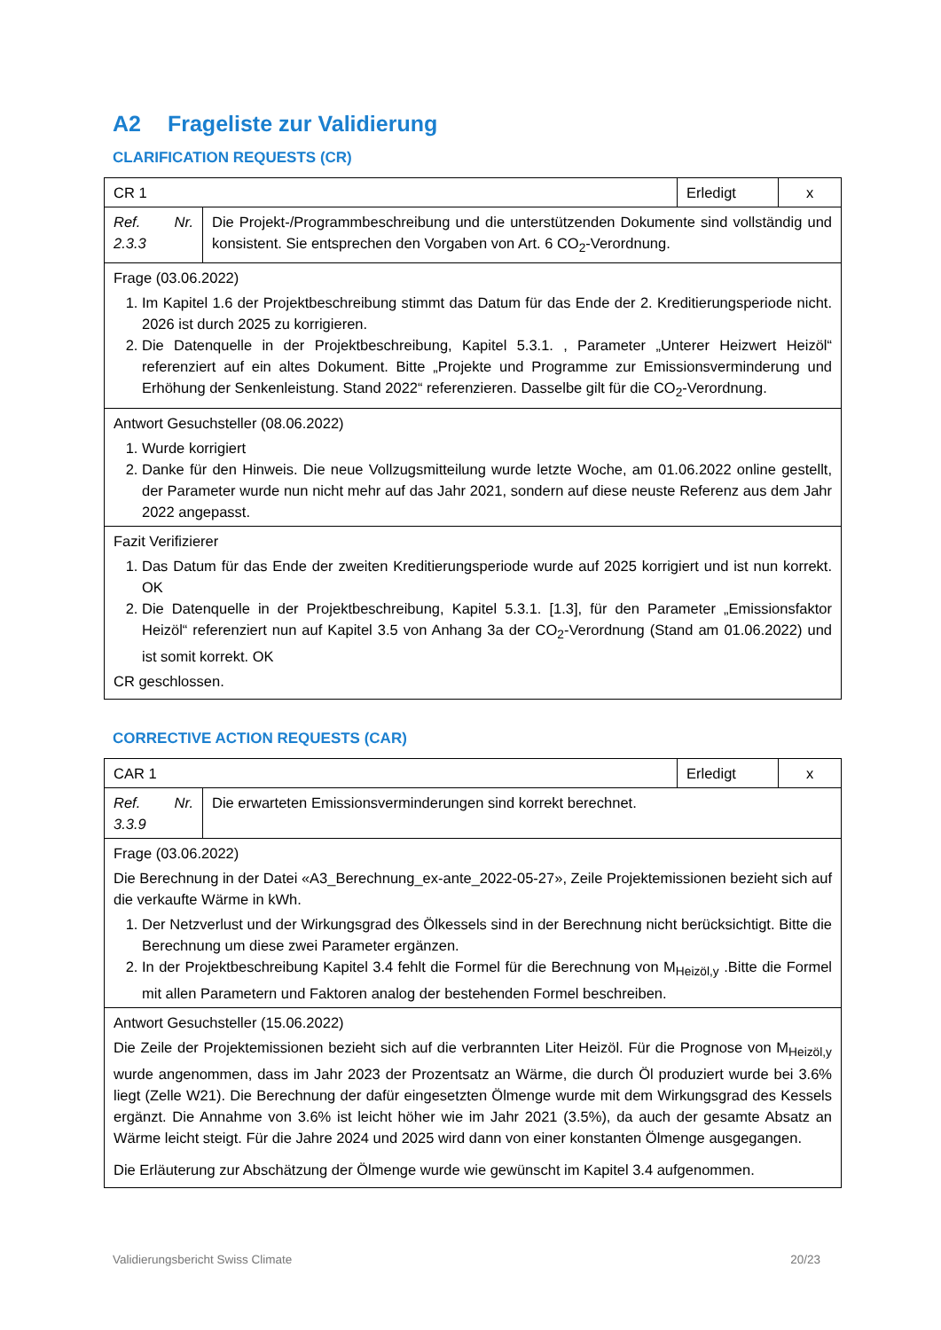A2 Frageliste zur Validierung
CLARIFICATION REQUESTS (CR)
| CR 1 | | Erledigt | x |
| Ref. Nr. 2.3.3 | Die Projekt-/Programmbeschreibung und die unterstützenden Dokumente sind vollständig und konsistent. Sie entsprechen den Vorgaben von Art. 6 CO<sub>2</sub>-Verordnung. | | |
| Frage (03.06.2022) 1. Im Kapitel 1.6 der Projektbeschreibung stimmt das Datum für das Ende der 2. Kreditierungsperiode nicht. 2026 ist durch 2025 zu korrigieren. 2. Die Datenquelle in der Projektbeschreibung, Kapitel 5.3.1. , Parameter „Unterer Heizwert Heizöl“ referenziert auf ein altes Dokument. Bitte „Projekte und Programme zur Emissionsverminderung und Erhöhung der Senkenleistung. Stand 2022“ referenzieren. Dasselbe gilt für die CO<sub>2</sub>-Verordnung. | | | |
| Antwort Gesuchsteller (08.06.2022) 1. Wurde korrigiert 2. Danke für den Hinweis. Die neue Vollzugsmitteilung wurde letzte Woche, am 01.06.2022 online gestellt, der Parameter wurde nun nicht mehr auf das Jahr 2021, sondern auf diese neuste Referenz aus dem Jahr 2022 angepasst. | | | |
| Fazit Verifizierer 1. Das Datum für das Ende der zweiten Kreditierungsperiode wurde auf 2025 korrigiert und ist nun korrekt. OK 2. Die Datenquelle in der Projektbeschreibung, Kapitel 5.3.1. [1.3], für den Parameter „Emissionsfaktor Heizöl“ referenziert nun auf Kapitel 3.5 von Anhang 3a der CO<sub>2</sub>-Verordnung (Stand am 01.06.2022) und ist somit korrekt. OK CR geschlossen. | | | |
CORRECTIVE ACTION REQUESTS (CAR)
| CAR 1 | | Erledigt | x |
| Ref. Nr. 3.3.9 | Die erwarteten Emissionsverminderungen sind korrekt berechnet. | | |
| Frage (03.06.2022) Die Berechnung in der Datei «A3_Berechnung_ex-ante_2022-05-27», Zeile Projektemissionen bezieht sich auf die verkaufte Wärme in kWh. 1. Der Netzverlust und der Wirkungsgrad des Ölkessels sind in der Berechnung nicht berücksichtigt. Bitte die Berechnung um diese zwei Parameter ergänzen. 2. In der Projektbeschreibung Kapitel 3.4 fehlt die Formel für die Berechnung von M<sub>Heizöl,y</sub> .Bitte die Formel mit allen Parametern und Faktoren analog der bestehenden Formel beschreiben. | | | |
| Antwort Gesuchsteller (15.06.2022) Die Zeile der Projektemissionen bezieht sich auf die verbrannten Liter Heizöl. Für die Prognose von M<sub>Heizöl,y</sub> wurde angenommen, dass im Jahr 2023 der Prozentsatz an Wärme, die durch Öl produziert wurde bei 3.6% liegt (Zelle W21). Die Berechnung der dafür eingesetzten Ölmenge wurde mit dem Wirkungsgrad des Kessels ergänzt. Die Annahme von 3.6% ist leicht höher wie im Jahr 2021 (3.5%), da auch der gesamte Absatz an Wärme leicht steigt. Für die Jahre 2024 und 2025 wird dann von einer konstanten Ölmenge ausgegangen. Die Erläuterung zur Abschätzung der Ölmenge wurde wie gewünscht im Kapitel 3.4 aufgenommen. | | | |
Validierungsbericht Swiss Climate 20/23